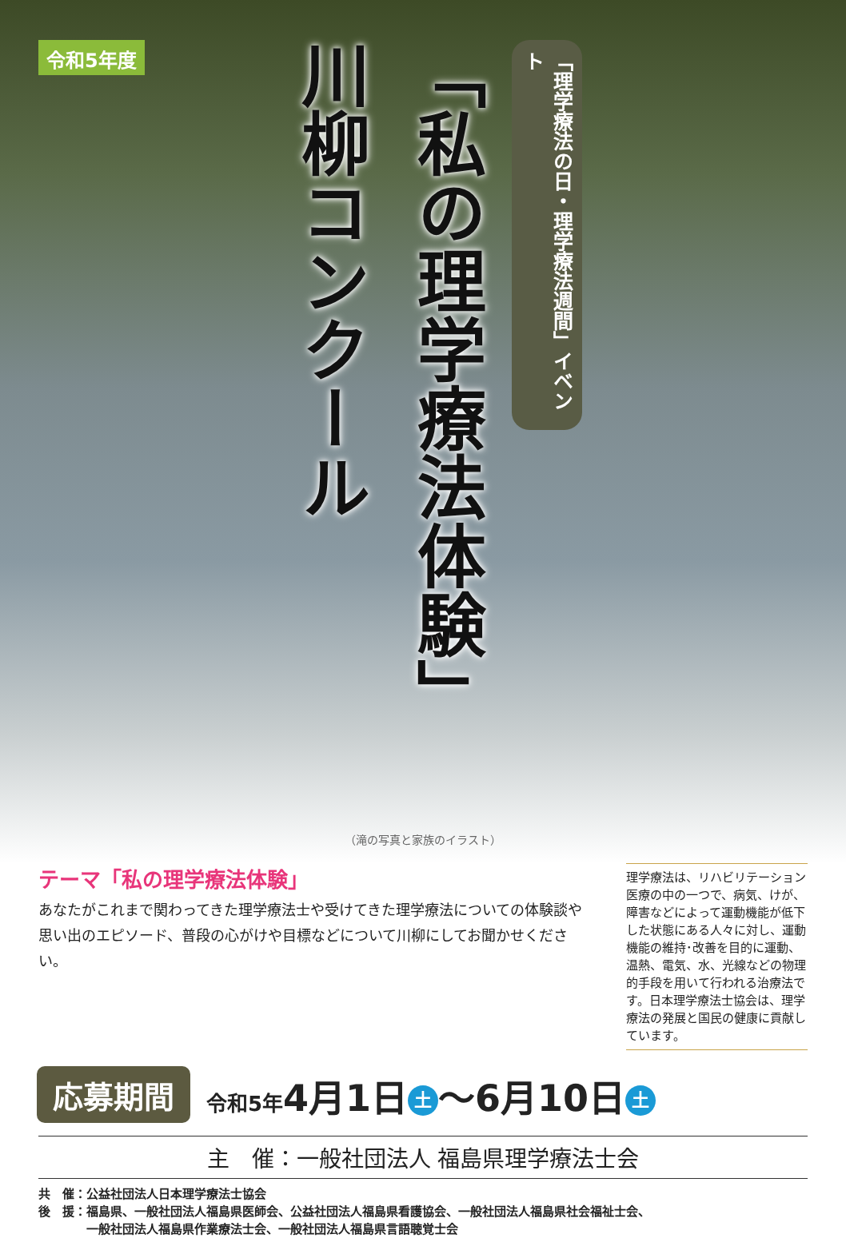令和5年度
「理学療法の日・理学療法週間」イベント
「私の理学療法体験」
川柳コンクール
（滝の写真と家族のイラスト）
テーマ「私の理学療法体験」
あなたがこれまで関わってきた理学療法士や受けてきた理学療法についての体験談や思い出のエピソード、普段の心がけや目標などについて川柳にしてお聞かせください。
理学療法は、リハビリテーション医療の中の一つで、病気、けが、障害などによって運動機能が低下した状態にある人々に対し、運動機能の維持･改善を目的に運動、温熱、電気、水、光線などの物理的手段を用いて行われる治療法です。日本理学療法士協会は、理学療法の発展と国民の健康に貢献しています。
応募期間
令和5年4月1日 土 ～6月10日 土
主　催：一般社団法人 福島県理学療法士会
共　催：公益社団法人日本理学療法士協会
後　援：福島県、一般社団法人福島県医師会、公益社団法人福島県看護協会、一般社団法人福島県社会福祉士会、
　　　　一般社団法人福島県作業療法士会、一般社団法人福島県言語聴覚士会